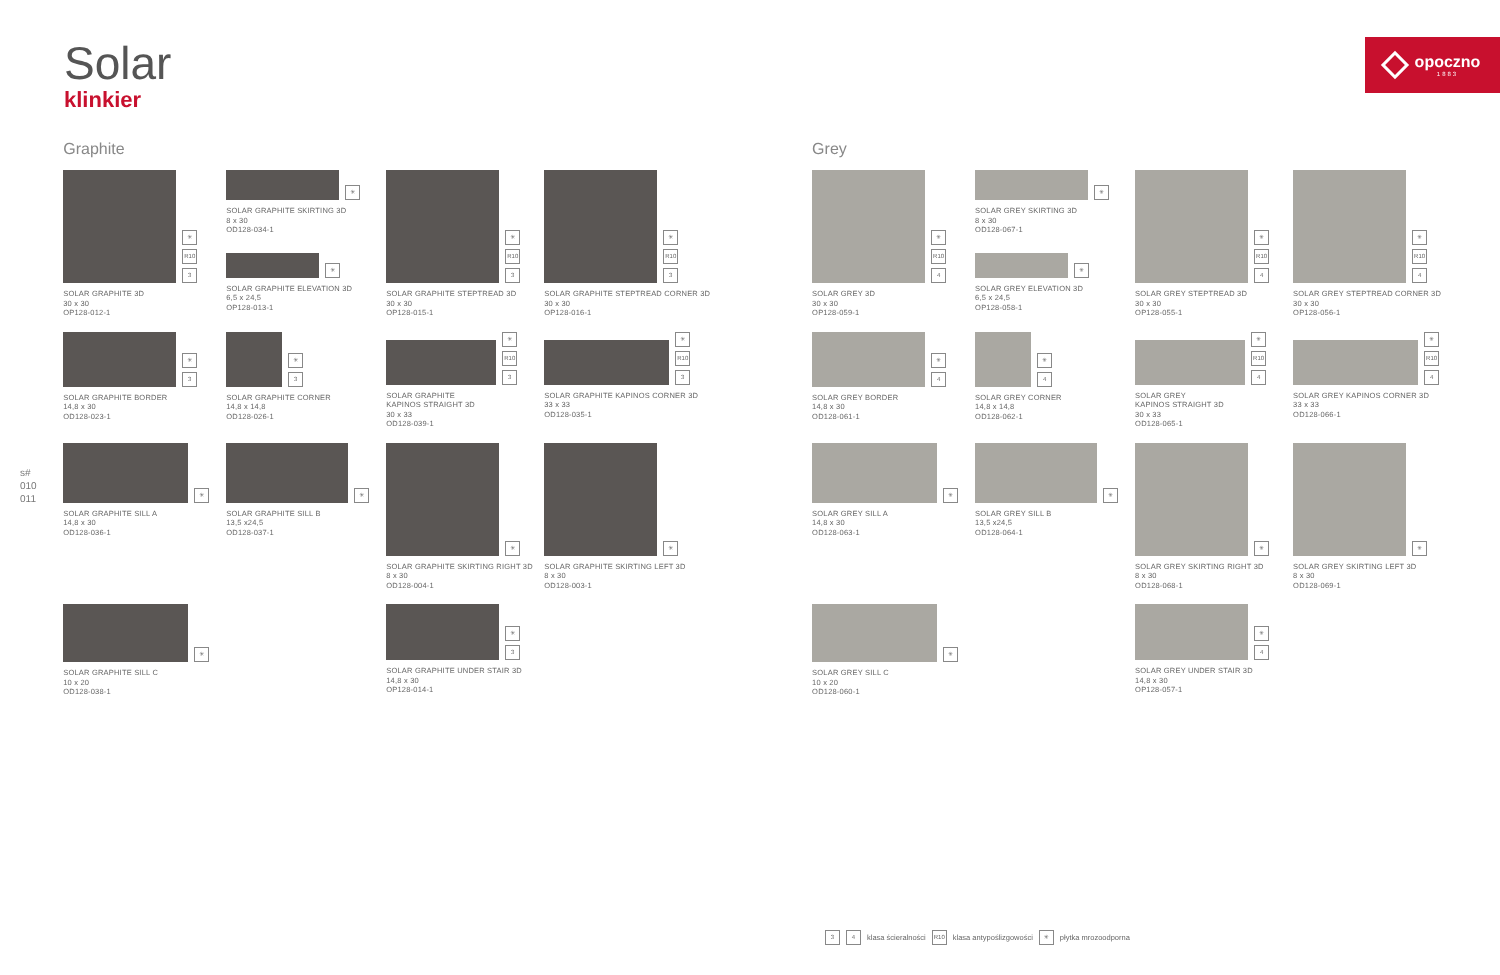opoczno
1883
Solar
klinkier
s#
010
011
Graphite
✳
R10
3
SOLAR GRAPHITE 3D
30 x 30
OP128-012-1
✳
SOLAR GRAPHITE SKIRTING 3D
8 x 30
OD128-034-1
✳
SOLAR GRAPHITE ELEVATION 3D
6,5 x 24,5
OP128-013-1
✳
R10
3
SOLAR GRAPHITE STEPTREAD 3D
30 x 30
OP128-015-1
✳
R10
3
SOLAR GRAPHITE STEPTREAD CORNER 3D
30 x 30
OP128-016-1
✳
3
SOLAR GRAPHITE BORDER
14,8 x 30
OD128-023-1
✳
3
SOLAR GRAPHITE CORNER
14,8 x 14,8
OD128-026-1
✳
R10
3
SOLAR GRAPHITE
KAPINOS STRAIGHT 3D
30 x 33
OD128-039-1
✳
R10
3
SOLAR GRAPHITE KAPINOS CORNER 3D
33 x 33
OD128-035-1
✳
SOLAR GRAPHITE SILL A
14,8 x 30
OD128-036-1
✳
SOLAR GRAPHITE SILL B
13,5 x24,5
OD128-037-1
✳
SOLAR GRAPHITE SKIRTING RIGHT 3D
8 x 30
OD128-004-1
✳
SOLAR GRAPHITE SKIRTING LEFT 3D
8 x 30
OD128-003-1
✳
SOLAR GRAPHITE SILL C
10 x 20
OD128-038-1
✳
3
SOLAR GRAPHITE UNDER STAIR 3D
14,8 x 30
OP128-014-1
Grey
✳
R10
4
SOLAR GREY 3D
30 x 30
OP128-059-1
✳
SOLAR GREY SKIRTING 3D
8 x 30
OD128-067-1
✳
SOLAR GREY ELEVATION 3D
6,5 x 24,5
OP128-058-1
✳
R10
4
SOLAR GREY STEPTREAD 3D
30 x 30
OP128-055-1
✳
R10
4
SOLAR GREY STEPTREAD CORNER 3D
30 x 30
OP128-056-1
✳
4
SOLAR GREY BORDER
14,8 x 30
OD128-061-1
✳
4
SOLAR GREY CORNER
14,8 x 14,8
OD128-062-1
✳
R10
4
SOLAR GREY
KAPINOS STRAIGHT 3D
30 x 33
OD128-065-1
✳
R10
4
SOLAR GREY KAPINOS CORNER 3D
33 x 33
OD128-066-1
✳
SOLAR GREY SILL A
14,8 x 30
OD128-063-1
✳
SOLAR GREY SILL B
13,5 x24,5
OD128-064-1
✳
SOLAR GREY SKIRTING RIGHT 3D
8 x 30
OD128-068-1
✳
SOLAR GREY SKIRTING LEFT 3D
8 x 30
OD128-069-1
✳
SOLAR GREY SILL C
10 x 20
OD128-060-1
✳
4
SOLAR GREY UNDER STAIR 3D
14,8 x 30
OP128-057-1
3 4
klasa ścieralności
R10
klasa antypoślizgowości
✳
płytka mrozoodporna